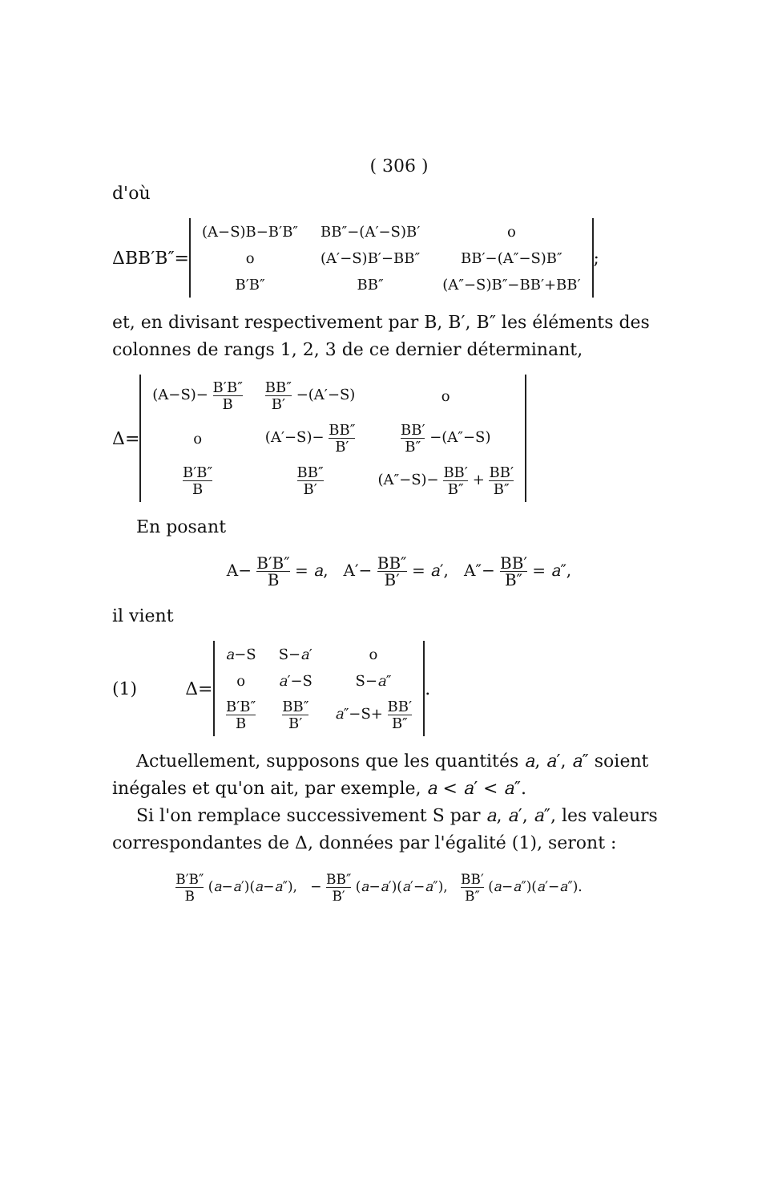( 306 )
d'où
ΔBB′B″=
| (A−S)B−B′B″ | BB″−(A′−S)B′ | o |
| o | (A′−S)B′−BB″ | BB′−(A″−S)B″ |
| B′B″ | BB″ | (A″−S)B″−BB′+BB′ |
;
et, en divisant respectivement par B, B′, B″ les éléments des colonnes de rangs 1, 2, 3 de ce dernier déterminant,
Δ=
| (A−S)− B′B″ B | BB″ B′ −(A′−S) | o |
| o | (A′−S)− BB″ B′ | BB′ B″ −(A″−S) |
| B′B″ B | BB″ B′ | (A″−S)− BB′ B″ + BB′ B″ |
En posant
A− B′B″ B = a, A′− BB″ B′ = a′, A″− BB′ B″ = a″,
il vient
(1) Δ=
| a −S | S− a ′ | o |
| o | a ′−S | S− a ″ |
| B′B″ B | BB″ B′ | a ″−S+ BB′ B″ |
.
Actuellement, supposons que les quantités a, a′, a″ soient inégales et qu'on ait, par exemple, a < a′ < a″.
Si l'on remplace successivement S par a, a′, a″, les valeurs correspondantes de Δ, données par l'égalité (1), seront :
B′B″ B (a−a′)(a−a″), − BB″ B′ (a−a′)(a′−a″), BB′ B″ (a−a″)(a′−a″).